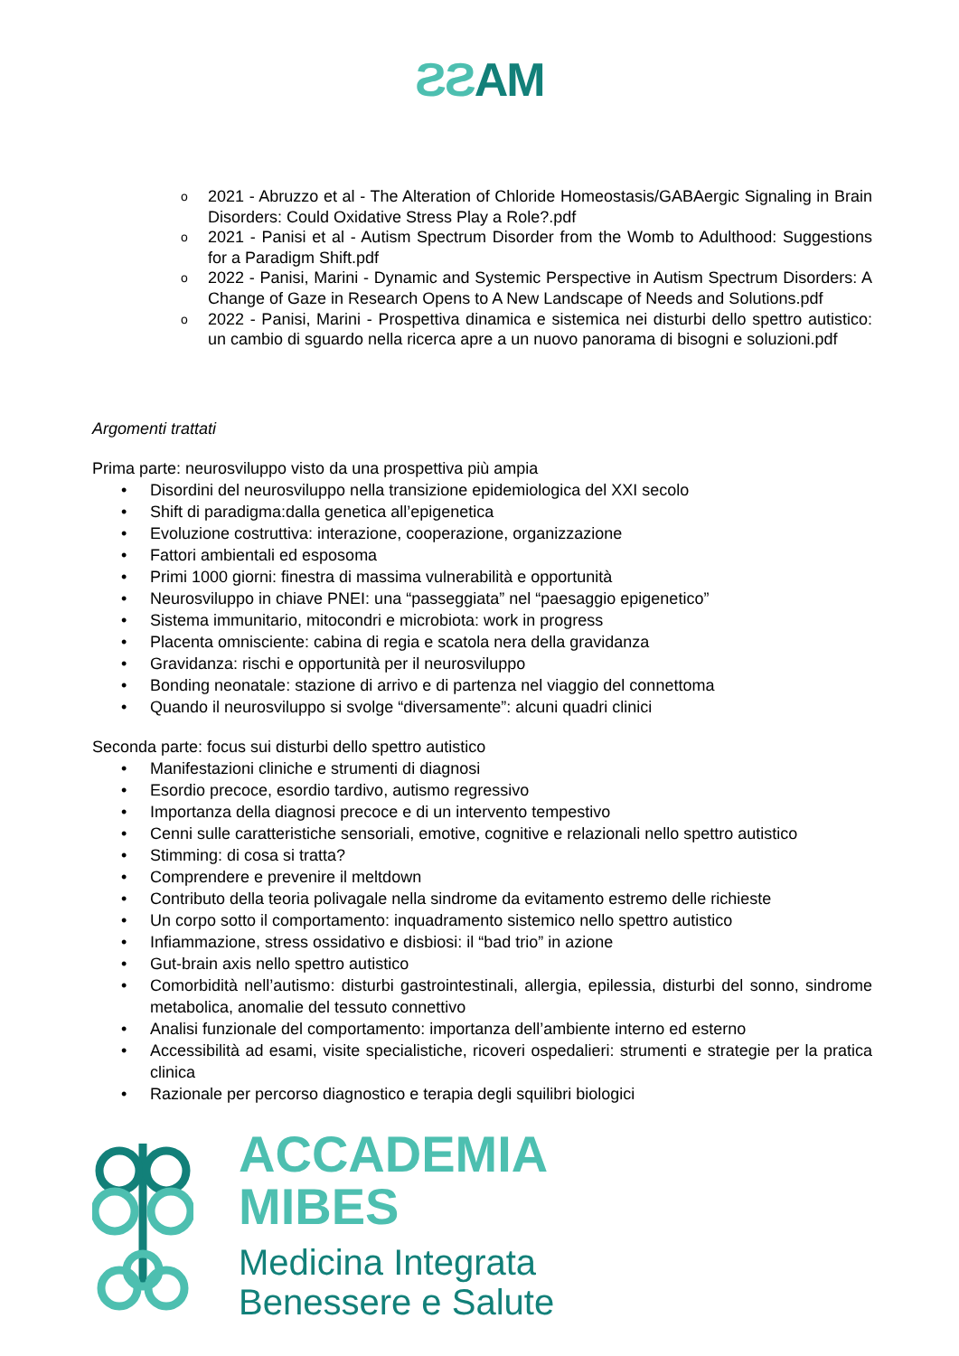ƧƧAM
o 2021 - Abruzzo et al - The Alteration of Chloride Homeostasis/GABAergic Signaling in Brain Disorders: Could Oxidative Stress Play a Role?.pdf
o 2021 - Panisi et al - Autism Spectrum Disorder from the Womb to Adulthood: Suggestions for a Paradigm Shift.pdf
o 2022 - Panisi, Marini - Dynamic and Systemic Perspective in Autism Spectrum Disorders: A Change of Gaze in Research Opens to A New Landscape of Needs and Solutions.pdf
o 2022 - Panisi, Marini - Prospettiva dinamica e sistemica nei disturbi dello spettro autistico: un cambio di sguardo nella ricerca apre a un nuovo panorama di bisogni e soluzioni.pdf
Argomenti trattati
Prima parte: neurosviluppo visto da una prospettiva più ampia
• Disordini del neurosviluppo nella transizione epidemiologica del XXI secolo
• Shift di paradigma:dalla genetica all’epigenetica
• Evoluzione costruttiva: interazione, cooperazione, organizzazione
• Fattori ambientali ed esposoma
• Primi 1000 giorni: finestra di massima vulnerabilità e opportunità
• Neurosviluppo in chiave PNEI: una “passeggiata” nel “paesaggio epigenetico”
• Sistema immunitario, mitocondri e microbiota: work in progress
• Placenta omnisciente: cabina di regia e scatola nera della gravidanza
• Gravidanza: rischi e opportunità per il neurosviluppo
• Bonding neonatale: stazione di arrivo e di partenza nel viaggio del connettoma
• Quando il neurosviluppo si svolge “diversamente”: alcuni quadri clinici
Seconda parte: focus sui disturbi dello spettro autistico
• Manifestazioni cliniche e strumenti di diagnosi
• Esordio precoce, esordio tardivo, autismo regressivo
• Importanza della diagnosi precoce e di un intervento tempestivo
• Cenni sulle caratteristiche sensoriali, emotive, cognitive e relazionali nello spettro autistico
• Stimming: di cosa si tratta?
• Comprendere e prevenire il meltdown
• Contributo della teoria polivagale nella sindrome da evitamento estremo delle richieste
• Un corpo sotto il comportamento: inquadramento sistemico nello spettro autistico
• Infiammazione, stress ossidativo e disbiosi: il “bad trio” in azione
• Gut-brain axis nello spettro autistico
• Comorbidità nell’autismo: disturbi gastrointestinali, allergia, epilessia, disturbi del sonno, sindrome metabolica, anomalie del tessuto connettivo
• Analisi funzionale del comportamento: importanza dell’ambiente interno ed esterno
• Accessibilità ad esami, visite specialistiche, ricoveri ospedalieri: strumenti e strategie per la pratica clinica
• Razionale per percorso diagnostico e terapia degli squilibri biologici
ACCADEMIA
MIBES
Medicina Integrata
Benessere e Salute